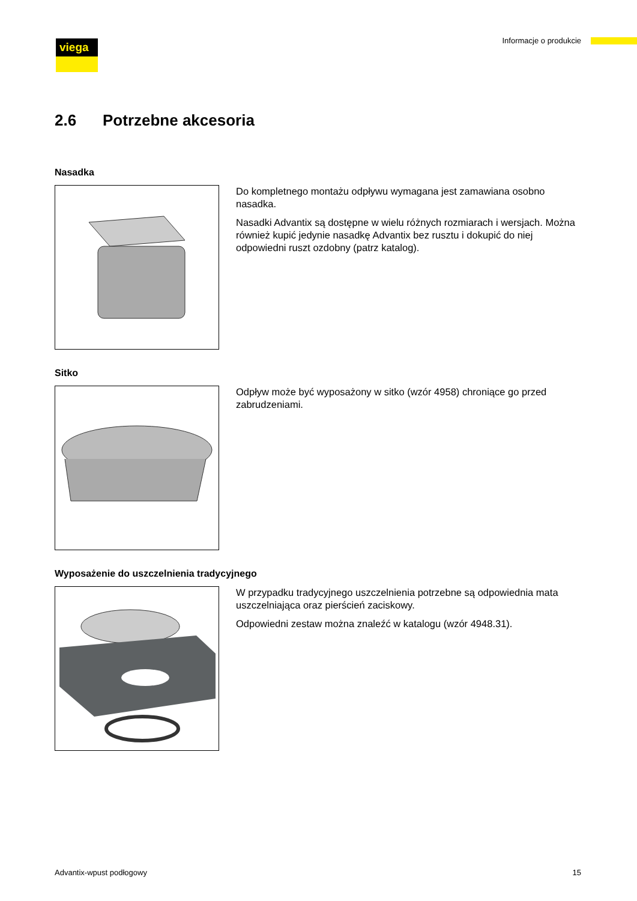viega Informacje o produkcie
2.6 Potrzebne akcesoria
Nasadka
Do kompletnego montażu odpływu wymagana jest zamawiana osobno nasadka.
Nasadki Advantix są dostępne w wielu różnych rozmiarach i wersjach. Można również kupić jedynie nasadkę Advantix bez rusztu i dokupić do niej odpowiedni ruszt ozdobny (patrz katalog).
Sitko
Odpływ może być wyposażony w sitko (wzór 4958) chroniące go przed zabrudzeniami.
Wyposażenie do uszczelnienia tradycyjnego
W przypadku tradycyjnego uszczelnienia potrzebne są odpowiednia mata uszczelniająca oraz pierścień zaciskowy.
Odpowiedni zestaw można znaleźć w katalogu (wzór 4948.31).
Advantix-wpust podłogowy 15